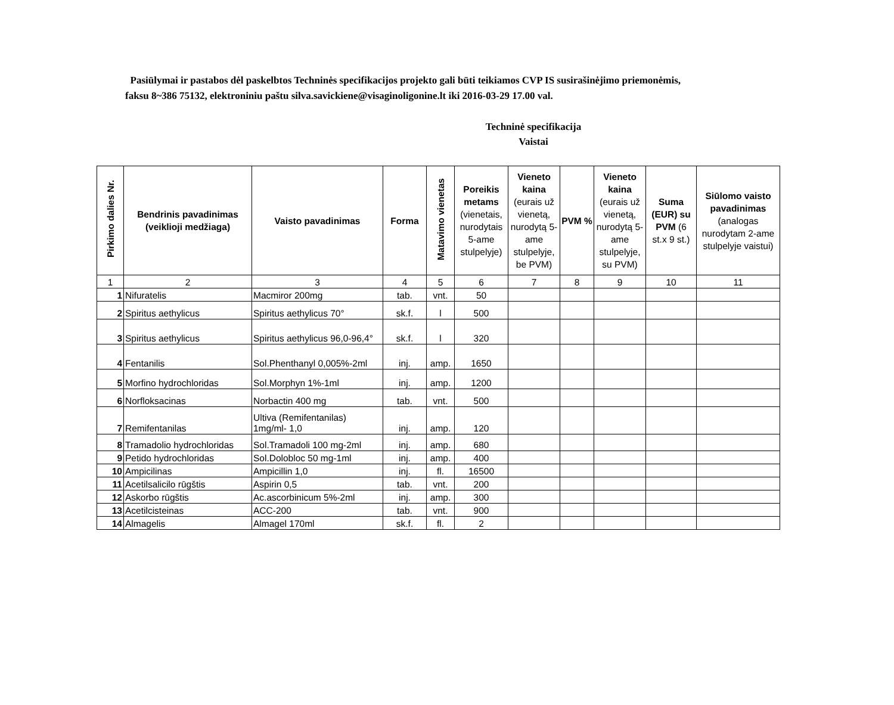Pasiūlymai ir pastabos dėl paskelbtos Techninės specifikacijos projekto gali būti teikiamos CVP IS susirašinėjimo priemonėmis, faksu 8~386 75132, elektroniniu paštu silva.savickiene@visaginoligonine.lt iki 2016-03-29 17.00 val.
Techninė specifikacija
Vaistai
| Pirkimo dalies Nr. | Bendrinis pavadinimas (veiklioji medžiaga) | Vaisto pavadinimas | Forma | Matavimo vienetas | Poreikis metams (vienetais, nurodytais 5-ame stulpelyje) | Vieneto kaina (eurais už vienetą, nurodytą 5-ame stulpelyje, be PVM) | PVM % | Vieneto kaina (eurais už vienetą, nurodytą 5-ame stulpelyje, su PVM) | Suma (EUR) su PVM (6 st.x 9 st.) | Siūlomo vaisto pavadinimas (analogas nurodytam 2-ame stulpelyje vaistui) |
| --- | --- | --- | --- | --- | --- | --- | --- | --- | --- | --- |
| 1 | 2 | 3 | 4 | 5 | 6 | 7 | 8 | 9 | 10 | 11 |
| 1 | Nifuratelis | Macmiror 200mg | tab. | vnt. | 50 | | | | | |
| 2 | Spiritus aethylicus | Spiritus aethylicus 70° | sk.f. | l | 500 | | | | | |
| 3 | Spiritus aethylicus | Spiritus aethylicus 96,0-96,4° | sk.f. | l | 320 | | | | | |
| 4 | Fentanilis | Sol.Phenthanyl 0,005%-2ml | inj. | amp. | 1650 | | | | | |
| 5 | Morfino hydrochloridas | Sol.Morphyn 1%-1ml | inj. | amp. | 1200 | | | | | |
| 6 | Norfloksacinas | Norbactin 400 mg | tab. | vnt. | 500 | | | | | |
| 7 | Remifentanilas | Ultiva (Remifentanilas) 1mg/ml- 1,0 | inj. | amp. | 120 | | | | | |
| 8 | Tramadolio hydrochloridas | Sol.Tramadoli 100 mg-2ml | inj. | amp. | 680 | | | | | |
| 9 | Petido hydrochloridas | Sol.Dolobloc 50 mg-1ml | inj. | amp. | 400 | | | | | |
| 10 | Ampicilinas | Ampicillin 1,0 | inj. | fl. | 16500 | | | | | |
| 11 | Acetilsalicilo rūgštis | Aspirin 0,5 | tab. | vnt. | 200 | | | | | |
| 12 | Askorbo rūgštis | Ac.ascorbinicum 5%-2ml | inj. | amp. | 300 | | | | | |
| 13 | Acetilcisteinas | ACC-200 | tab. | vnt. | 900 | | | | | |
| 14 | Almagelis | Almagel 170ml | sk.f. | fl. | 2 | | | | | |